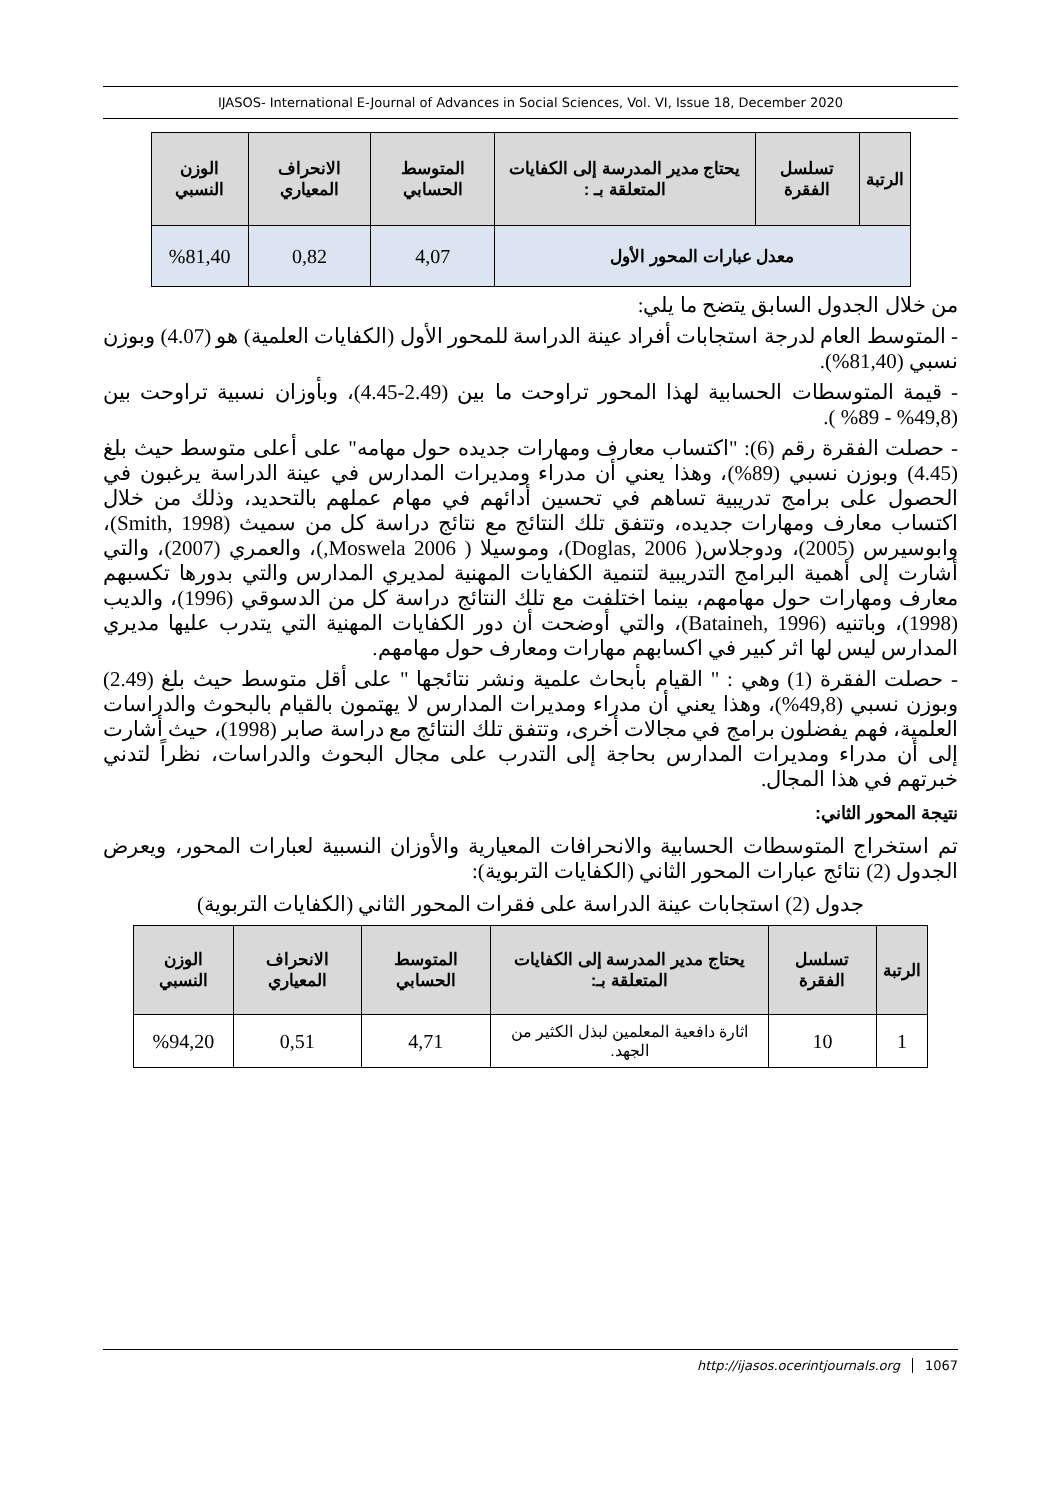IJASOS- International E-Journal of Advances in Social Sciences, Vol. VI, Issue 18, December 2020
| الرتبة | تسلسل الفقرة | يحتاج مدير المدرسة إلى الكفايات المتعلقة بـ : | المتوسط الحسابي | الانحراف المعياري | الوزن النسبي |
| --- | --- | --- | --- | --- | --- |
| معدل عبارات المحور الأول | | | 4,07 | 0,82 | %81,40 |
من خلال الجدول السابق يتضح ما يلي:
- المتوسط العام لدرجة استجابات أفراد عينة الدراسة للمحور الأول (الكفايات العلمية) هو (4.07) وبوزن نسبي (81,40%).
- قيمة المتوسطات الحسابية لهذا المحور تراوحت ما بين (2.49-4.45)، وبأوزان نسبية تراوحت بين (49,8% - 89% ).
- حصلت الفقرة رقم (6): "اكتساب معارف ومهارات جديده حول مهامه" على أعلى متوسط حيث بلغ (4.45) وبوزن نسبي (89%)، وهذا يعني أن مدراء ومديرات المدارس في عينة الدراسة يرغبون في الحصول على برامج تدريبية تساهم في تحسين أدائهم في مهام عملهم بالتحديد، وذلك من خلال اكتساب معارف ومهارات جديده، وتتفق تلك النتائج مع نتائج دراسة كل من سميث (Smith, 1998)، وابوسيرس (2005)، ودوجلاس( Doglas, 2006)، وموسيلا ( Moswela 2006,)، والعمري (2007)، والتي أشارت إلى أهمية البرامج التدريبية لتنمية الكفايات المهنية لمديري المدارس والتي بدورها تكسبهم معارف ومهارات حول مهامهم، بينما اختلفت مع تلك النتائج دراسة كل من الدسوقي (1996)، والديب (1998)، وباتنيه (Bataineh, 1996)، والتي أوضحت أن دور الكفايات المهنية التي يتدرب عليها مديري المدارس ليس لها اثر كبير في اكسابهم مهارات ومعارف حول مهامهم.
- حصلت الفقرة (1) وهي : " القيام بأبحاث علمية ونشر نتائجها " على أقل متوسط حيث بلغ (2.49) وبوزن نسبي (49,8%)، وهذا يعني أن مدراء ومديرات المدارس لا يهتمون بالقيام بالبحوث والدراسات العلمية، فهم يفضلون برامج في مجالات أخرى، وتتفق تلك النتائج مع دراسة صابر (1998)، حيث أشارت إلى أن مدراء ومديرات المدارس بحاجة إلى التدرب على مجال البحوث والدراسات، نظراً لتدني خبرتهم في هذا المجال.
نتيجة المحور الثاني:
تم استخراج المتوسطات الحسابية والانحرافات المعيارية والأوزان النسبية لعبارات المحور، ويعرض الجدول (2) نتائج عبارات المحور الثاني (الكفايات التربوية):
جدول (2) استجابات عينة الدراسة على فقرات المحور الثاني (الكفايات التربوية)
| الرتبة | تسلسل الفقرة | يحتاج مدير المدرسة إلى الكفايات المتعلقة بـ: | المتوسط الحسابي | الانحراف المعياري | الوزن النسبي |
| --- | --- | --- | --- | --- | --- |
| 1 | 10 | اثارة دافعية المعلمين لبذل الكثير من الجهد. | 4,71 | 0,51 | %94,20 |
http://ijasos.ocerintjournals.org 1067